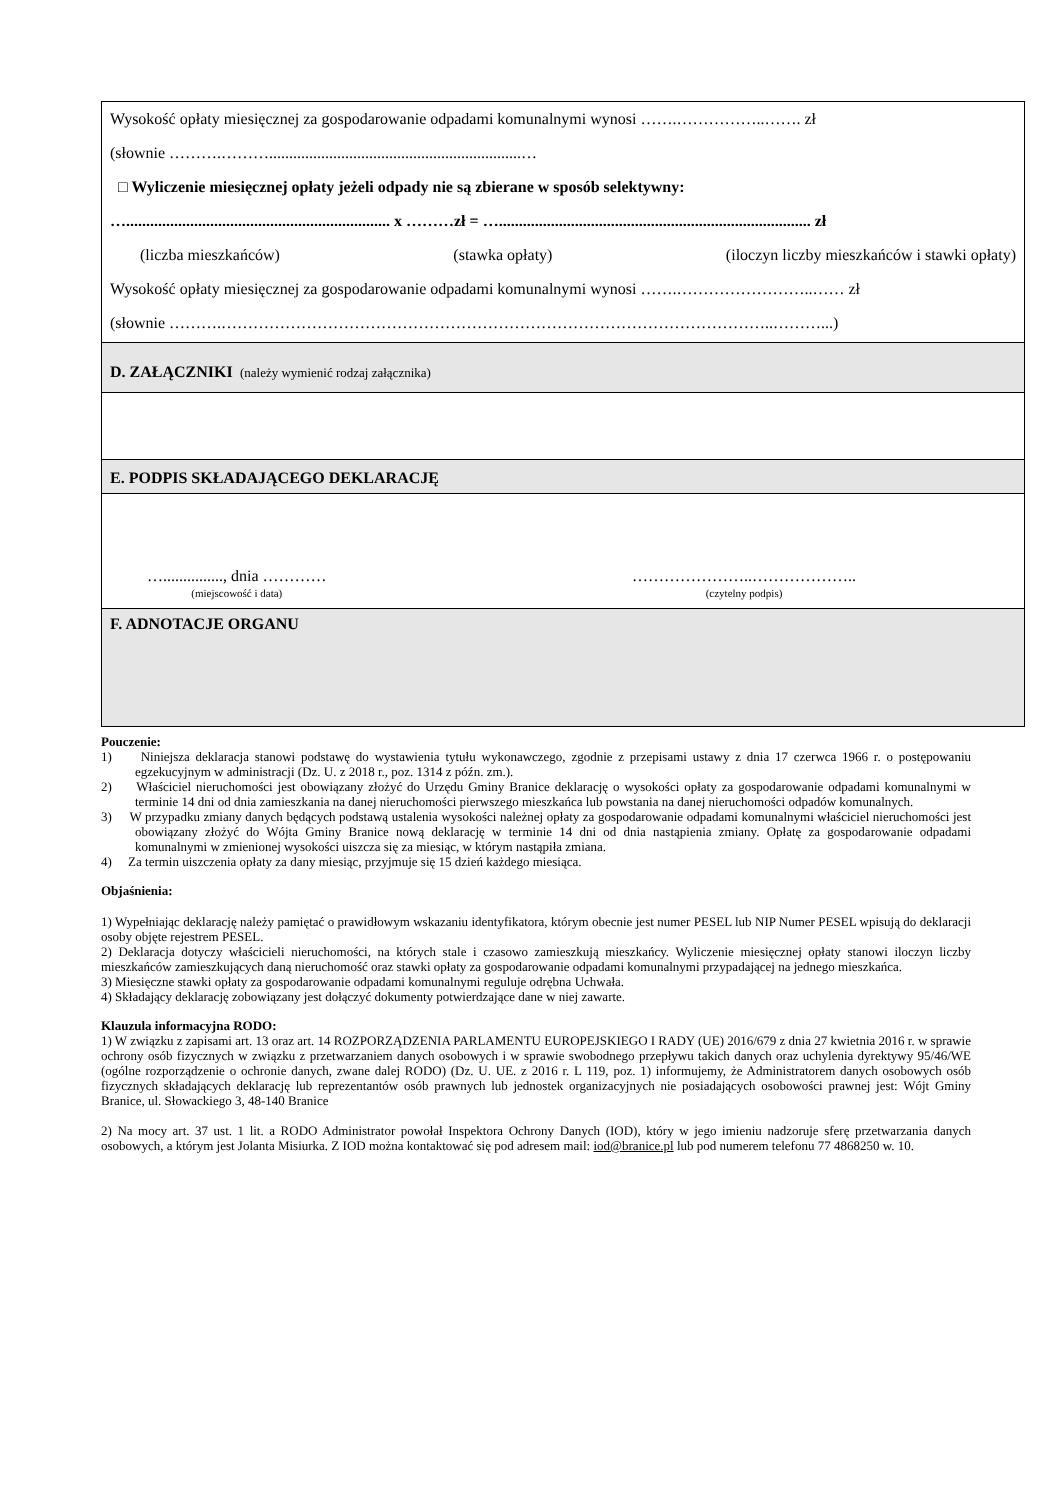Wysokość opłaty miesięcznej za gospodarowanie odpadami komunalnymi wynosi …….……………..……. zł
(słownie ……….………...............................................................…
□ Wyliczenie miesięcznej opłaty jeżeli odpady nie są zbierane w sposób selektywny:
….................................................................. x ………zł = ….............................................................................. zł
(liczba mieszkańców) (stawka opłaty) (iloczyn liczby mieszkańców i stawki opłaty)
Wysokość opłaty miesięcznej za gospodarowanie odpadami komunalnymi wynosi …….……………………..…… zł
(słownie ……….…………………………………………………………………………………………..………...)
D. ZAŁĄCZNIKI (należy wymienić rodzaj załącznika)
E. PODPIS SKŁADAJĄCEGO DEKLARACJĘ
…..............., dnia …………
(miejscowość i data)
…………………..………………..
(czytelny podpis)
F. ADNOTACJE ORGANU
Pouczenie:
1) Niniejsza deklaracja stanowi podstawę do wystawienia tytułu wykonawczego, zgodnie z przepisami ustawy z dnia 17 czerwca 1966 r. o postępowaniu egzekucyjnym w administracji (Dz. U. z 2018 r., poz. 1314 z późn. zm.).
2) Właściciel nieruchomości jest obowiązany złożyć do Urzędu Gminy Branice deklarację o wysokości opłaty za gospodarowanie odpadami komunalnymi w terminie 14 dni od dnia zamieszkania na danej nieruchomości pierwszego mieszkańca lub powstania na danej nieruchomości odpadów komunalnych.
3) W przypadku zmiany danych będących podstawą ustalenia wysokości należnej opłaty za gospodarowanie odpadami komunalnymi właściciel nieruchomości jest obowiązany złożyć do Wójta Gminy Branice nową deklarację w terminie 14 dni od dnia nastąpienia zmiany. Opłatę za gospodarowanie odpadami komunalnymi w zmienionej wysokości uiszcza się za miesiąc, w którym nastąpiła zmiana.
4) Za termin uiszczenia opłaty za dany miesiąc, przyjmuje się 15 dzień każdego miesiąca.
Objaśnienia:
1) Wypełniając deklarację należy pamiętać o prawidłowym wskazaniu identyfikatora, którym obecnie jest numer PESEL lub NIP Numer PESEL wpisują do deklaracji osoby objęte rejestrem PESEL.
2) Deklaracja dotyczy właścicieli nieruchomości, na których stale i czasowo zamieszkują mieszkańcy. Wyliczenie miesięcznej opłaty stanowi iloczyn liczby mieszkańców zamieszkujących daną nieruchomość oraz stawki opłaty za gospodarowanie odpadami komunalnymi przypadającej na jednego mieszkańca.
3) Miesięczne stawki opłaty za gospodarowanie odpadami komunalnymi reguluje odrębna Uchwała.
4) Składający deklarację zobowiązany jest dołączyć dokumenty potwierdzające dane w niej zawarte.
Klauzula informacyjna RODO:
1) W związku z zapisami art. 13 oraz art. 14 ROZPORZĄDZENIA PARLAMENTU EUROPEJSKIEGO I RADY (UE) 2016/679 z dnia 27 kwietnia 2016 r. w sprawie ochrony osób fizycznych w związku z przetwarzaniem danych osobowych i w sprawie swobodnego przepływu takich danych oraz uchylenia dyrektywy 95/46/WE (ogólne rozporządzenie o ochronie danych, zwane dalej RODO) (Dz. U. UE. z 2016 r. L 119, poz. 1) informujemy, że Administratorem danych osobowych osób fizycznych składających deklarację lub reprezentantów osób prawnych lub jednostek organizacyjnych nie posiadających osobowości prawnej jest: Wójt Gminy Branice, ul. Słowackiego 3, 48-140 Branice
2) Na mocy art. 37 ust. 1 lit. a RODO Administrator powołał Inspektora Ochrony Danych (IOD), który w jego imieniu nadzoruje sferę przetwarzania danych osobowych, a którym jest Jolanta Misiurka. Z IOD można kontaktować się pod adresem mail: iod@branice.pl lub pod numerem telefonu 77 4868250 w. 10.